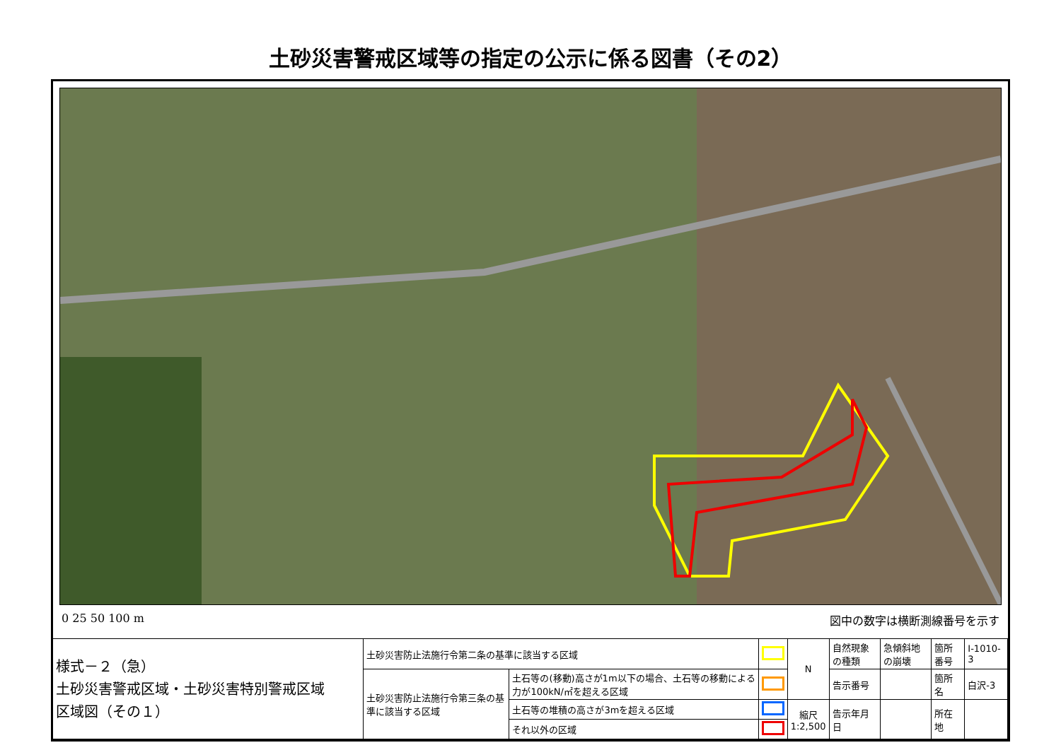土砂災害警戒区域等の指定の公示に係る図書（その2）
0 25 50 100 m 図中の数字は横断測線番号を示す
| 様式－２（急） 土砂災害警戒区域・土砂災害特別警戒区域 区域図（その１） | 土砂災害防止法施行令第二条の基準に該当する区域 | | | N | 自然現象の種類 | 急傾斜地の崩壊 | 箇所番号 | Ⅰ-1010-3 |
| | 土砂災害防止法施行令第三条の基準に該当する区域 | 土石等の(移動)高さが1m以下の場合、土石等の移動による力が100kN/㎡を超える区域 | | | 告示番号 | | 箇所名 | 白沢-3 |
| | | 土石等の堆積の高さが3mを超える区域 | | 縮尺 1:2,500 | 告示年月日 | | 所在地 | |
| | | それ以外の区域 | | | | | | |